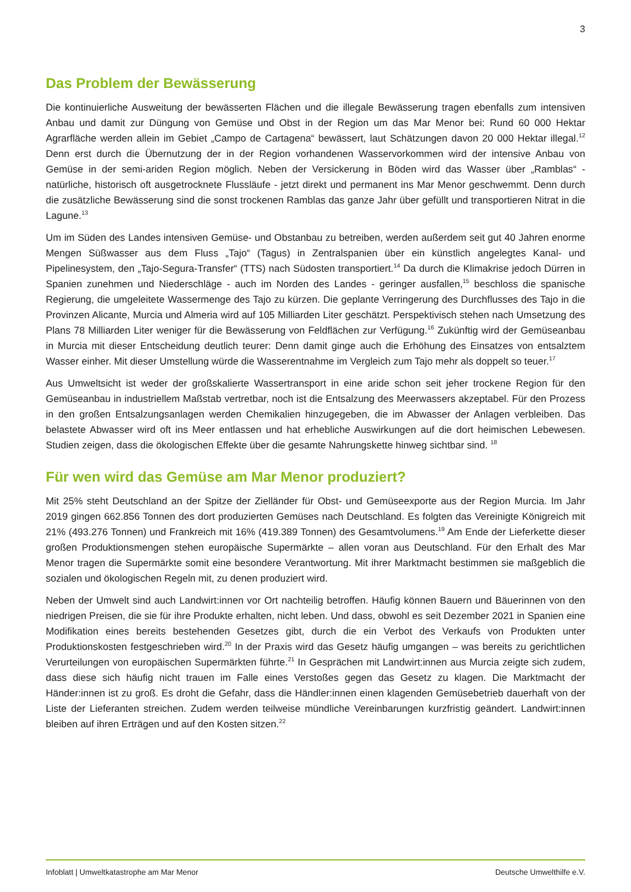3
Das Problem der Bewässerung
Die kontinuierliche Ausweitung der bewässerten Flächen und die illegale Bewässerung tragen ebenfalls zum intensiven Anbau und damit zur Düngung von Gemüse und Obst in der Region um das Mar Menor bei: Rund 60 000 Hektar Agrarfläche werden allein im Gebiet „Campo de Cartagena“ bewässert, laut Schätzungen davon 20 000 Hektar illegal.<sup>12</sup> Denn erst durch die Übernutzung der in der Region vorhandenen Wasservorkommen wird der intensive Anbau von Gemüse in der semi-ariden Region möglich. Neben der Versickerung in Böden wird das Wasser über „Ramblas“ - natürliche, historisch oft ausgetrocknete Flussläufe - jetzt direkt und permanent ins Mar Menor geschwemmt. Denn durch die zusätzliche Bewässerung sind die sonst trockenen Ramblas das ganze Jahr über gefüllt und transportieren Nitrat in die Lagune.<sup>13</sup>
Um im Süden des Landes intensiven Gemüse- und Obstanbau zu betreiben, werden außerdem seit gut 40 Jahren enorme Mengen Süßwasser aus dem Fluss „Tajo“ (Tagus) in Zentralspanien über ein künstlich angelegtes Kanal- und Pipelinesystem, den „Tajo-Segura-Transfer“ (TTS) nach Südosten transportiert.<sup>14</sup> Da durch die Klimakrise jedoch Dürren in Spanien zunehmen und Niederschläge - auch im Norden des Landes - geringer ausfallen,<sup>15</sup> beschloss die spanische Regierung, die umgeleitete Wassermenge des Tajo zu kürzen. Die geplante Verringerung des Durchflusses des Tajo in die Provinzen Alicante, Murcia und Almeria wird auf 105 Milliarden Liter geschätzt. Perspektivisch stehen nach Umsetzung des Plans 78 Milliarden Liter weniger für die Bewässerung von Feldflächen zur Verfügung.<sup>16</sup> Zukünftig wird der Gemüseanbau in Murcia mit dieser Entscheidung deutlich teurer: Denn damit ginge auch die Erhöhung des Einsatzes von entsalztem Wasser einher. Mit dieser Umstellung würde die Wasserentnahme im Vergleich zum Tajo mehr als doppelt so teuer.<sup>17</sup>
Aus Umweltsicht ist weder der großskalierte Wassertransport in eine aride schon seit jeher trockene Region für den Gemüseanbau in industriellem Maßstab vertretbar, noch ist die Entsalzung des Meerwassers akzeptabel. Für den Prozess in den großen Entsalzungsanlagen werden Chemikalien hinzugegeben, die im Abwasser der Anlagen verbleiben. Das belastete Abwasser wird oft ins Meer entlassen und hat erhebliche Auswirkungen auf die dort heimischen Lebewesen. Studien zeigen, dass die ökologischen Effekte über die gesamte Nahrungskette hinweg sichtbar sind. <sup>18</sup>
Für wen wird das Gemüse am Mar Menor produziert?
Mit 25% steht Deutschland an der Spitze der Zielländer für Obst- und Gemüseexporte aus der Region Murcia. Im Jahr 2019 gingen 662.856 Tonnen des dort produzierten Gemüses nach Deutschland. Es folgten das Vereinigte Königreich mit 21% (493.276 Tonnen) und Frankreich mit 16% (419.389 Tonnen) des Gesamtvolumens.<sup>19</sup> Am Ende der Lieferkette dieser großen Produktionsmengen stehen europäische Supermärkte – allen voran aus Deutschland. Für den Erhalt des Mar Menor tragen die Supermärkte somit eine besondere Verantwortung. Mit ihrer Marktmacht bestimmen sie maßgeblich die sozialen und ökologischen Regeln mit, zu denen produziert wird.
Neben der Umwelt sind auch Landwirt:innen vor Ort nachteilig betroffen. Häufig können Bauern und Bäuerinnen von den niedrigen Preisen, die sie für ihre Produkte erhalten, nicht leben. Und dass, obwohl es seit Dezember 2021 in Spanien eine Modifikation eines bereits bestehenden Gesetzes gibt, durch die ein Verbot des Verkaufs von Produkten unter Produktionskosten festgeschrieben wird.<sup>20</sup> In der Praxis wird das Gesetz häufig umgangen – was bereits zu gerichtlichen Verurteilungen von europäischen Supermärkten führte.<sup>21</sup> In Gesprächen mit Landwirt:innen aus Murcia zeigte sich zudem, dass diese sich häufig nicht trauen im Falle eines Verstoßes gegen das Gesetz zu klagen. Die Marktmacht der Händer:innen ist zu groß. Es droht die Gefahr, dass die Händler:innen einen klagenden Gemüsebetrieb dauerhaft von der Liste der Lieferanten streichen. Zudem werden teilweise mündliche Vereinbarungen kurzfristig geändert. Landwirt:innen bleiben auf ihren Erträgen und auf den Kosten sitzen.<sup>22</sup>
Infoblatt | Umweltkatastrophe am Mar Menor Deutsche Umwelthilfe e.V.